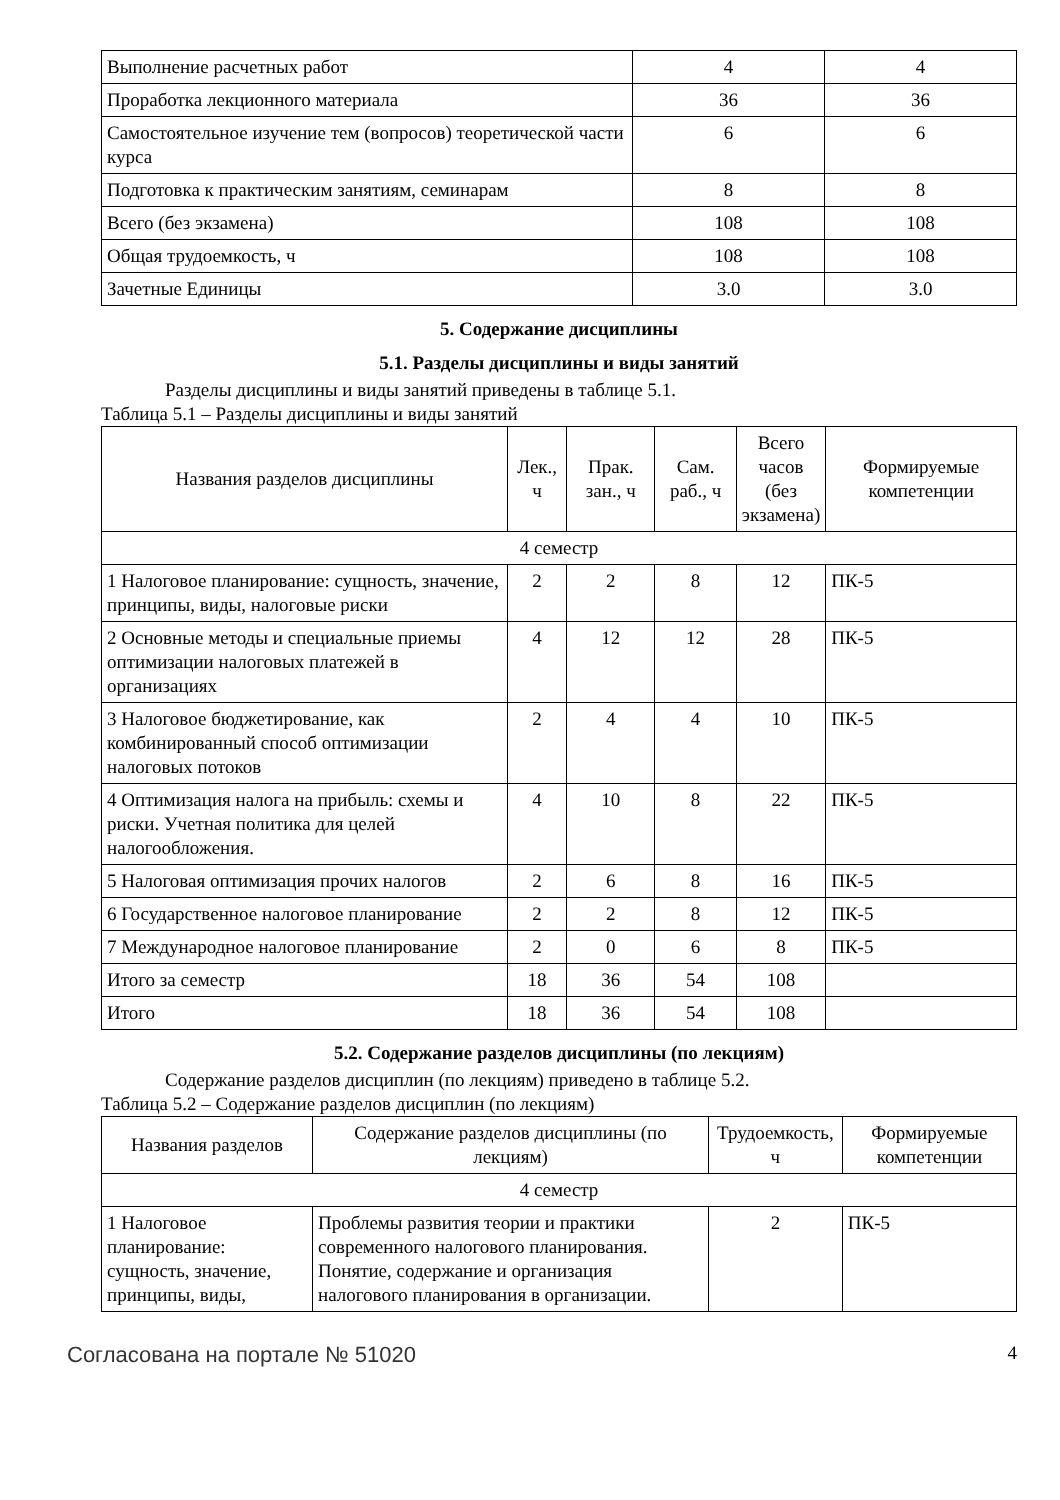| Выполнение расчетных работ | 4 | 4 |
| Проработка лекционного материала | 36 | 36 |
| Самостоятельное изучение тем (вопросов) теоретической части курса | 6 | 6 |
| Подготовка к практическим занятиям, семинарам | 8 | 8 |
| Всего (без экзамена) | 108 | 108 |
| Общая трудоемкость, ч | 108 | 108 |
| Зачетные Единицы | 3.0 | 3.0 |
5. Содержание дисциплины
5.1. Разделы дисциплины и виды занятий
Разделы дисциплины и виды занятий приведены в таблице 5.1.
Таблица 5.1 – Разделы дисциплины и виды занятий
| Названия разделов дисциплины | Лек., ч | Прак. зан., ч | Сам. раб., ч | Всего часов (без экзамена) | Формируемые компетенции |
| --- | --- | --- | --- | --- | --- |
| 4 семестр | | | | | |
| 1 Налоговое планирование: сущность, значение, принципы, виды, налоговые риски | 2 | 2 | 8 | 12 | ПК-5 |
| 2 Основные методы и специальные приемы оптимизации налоговых платежей в организациях | 4 | 12 | 12 | 28 | ПК-5 |
| 3 Налоговое бюджетирование, как комбинированный способ оптимизации налоговых потоков | 2 | 4 | 4 | 10 | ПК-5 |
| 4 Оптимизация налога на прибыль: схемы и риски. Учетная политика для целей налогообложения. | 4 | 10 | 8 | 22 | ПК-5 |
| 5 Налоговая оптимизация прочих налогов | 2 | 6 | 8 | 16 | ПК-5 |
| 6 Государственное налоговое планирование | 2 | 2 | 8 | 12 | ПК-5 |
| 7 Международное налоговое планирование | 2 | 0 | 6 | 8 | ПК-5 |
| Итого за семестр | 18 | 36 | 54 | 108 | |
| Итого | 18 | 36 | 54 | 108 | |
5.2. Содержание разделов дисциплины (по лекциям)
Содержание разделов дисциплин (по лекциям) приведено в таблице 5.2.
Таблица 5.2 – Содержание разделов дисциплин (по лекциям)
| Названия разделов | Содержание разделов дисциплины (по лекциям) | Трудоемкость, ч | Формируемые компетенции |
| --- | --- | --- | --- |
| 4 семестр | | | |
| 1 Налоговое планирование: сущность, значение, принципы, виды, | Проблемы развития теории и практики современного налогового планирования. Понятие, содержание и организация налогового планирования в организации. | 2 | ПК-5 |
Согласована на портале № 51020 4